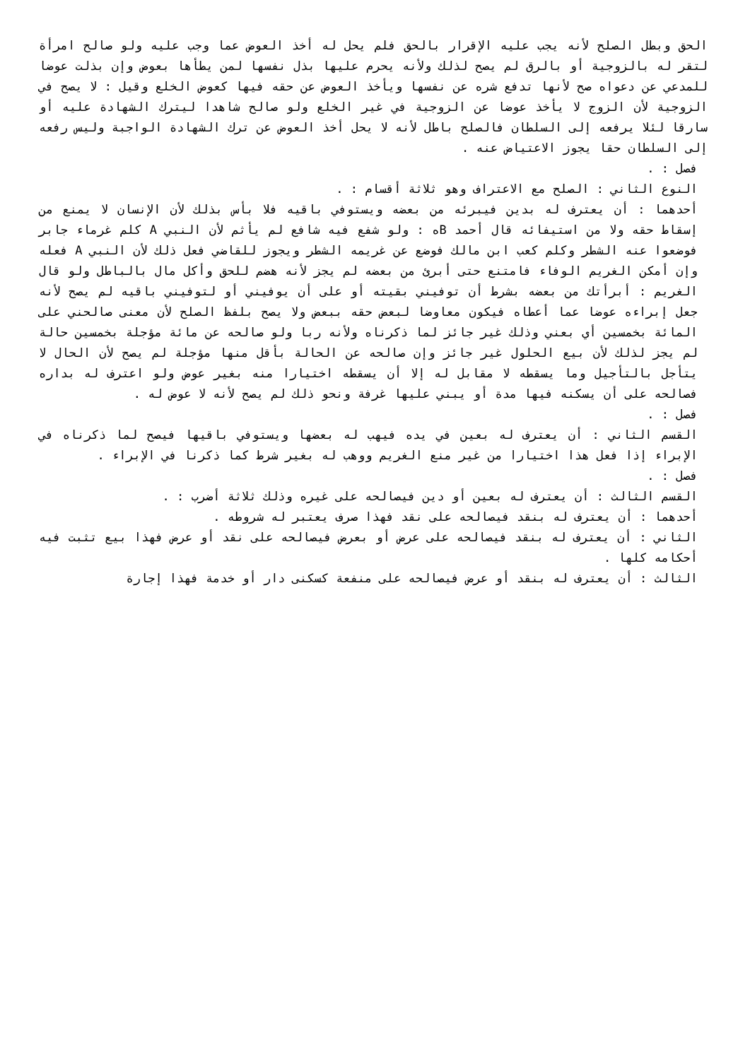الحق وبطل الصلح لأنه يجب عليه الإقرار بالحق فلم يحل له أخذ العوض عما وجب عليه ولو صالح امرأة لتقر له بالزوجية أو بالرق لم يصح لذلك ولأنه يحرم عليها بذل نفسها لمن يطأها بعوض وإن بذلت عوضا للمدعي عن دعواه صح لأنها تدفع شره عن نفسها ويأخذ العوض عن حقه فيها كعوض الخلع وقيل : لا يصح في الزوجية لأن الزوج لا يأخذ عوضا عن الزوجية في غير الخلع ولو صالح شاهدا ليترك الشهادة عليه أو سارقا لئلا يرفعه إلى السلطان فالصلح باطل لأنه لا يحل أخذ العوض عن ترك الشهادة الواجبة وليس رفعه إلى السلطان حقا يجوز الاعتياض عنه .
فصل : .
النوع الثاني : الصلح مع الاعتراف وهو ثلاثة أقسام : .
أحدهما : أن يعترف له بدين فيبرئه من بعضه ويستوفي باقيه فلا بأس بذلك لأن الإنسان لا يمنع من إسقاط حقه ولا من استيفائه قال أحمد Bه : ولو شفع فيه شافع لم يأثم لأن النبي A كلم غرماء جابر فوضعوا عنه الشطر وكلم كعب ابن مالك فوضع عن غريمه الشطر ويجوز للقاضي فعل ذلك لأن النبي A فعله وإن أمكن الغريم الوفاء فامتنع حتى أبرئ من بعضه لم يجز لأنه هضم للحق وأكل مال بالباطل ولو قال الغريم : أبرأتك من بعضه بشرط أن توفيني بقيته أو على أن يوفيني أو لتوفيني باقيه لم يصح لأنه جعل إبراءه عوضا عما أعطاه فيكون معاوضا لبعض حقه ببعض ولا يصح بلفظ الصلح لأن معنى صالحني على المائة بخمسين أي بعني وذلك غير جائز لما ذكرناه ولأنه ربا ولو صالحه عن مائة مؤجلة بخمسين حالة لم يجز لذلك لأن بيع الحلول غير جائز وإن صالحه عن الحالة بأقل منها مؤجلة لم يصح لأن الحال لا يتأجل بالتأجيل وما يسقطه لا مقابل له إلا أن يسقطه اختيارا منه بغير عوض ولو اعترف له بداره فصالحه على أن يسكنه فيها مدة أو يبني عليها غرفة ونحو ذلك لم يصح لأنه لا عوض له .
فصل : .
القسم الثاني : أن يعترف له بعين في يده فيهب له بعضها ويستوفي باقيها فيصح لما ذكرناه في الإبراء إذا فعل هذا اختيارا من غير منع الغريم ووهب له بغير شرط كما ذكرنا في الإبراء .
فصل : .
القسم الثالث : أن يعترف له بعين أو دين فيصالحه على غيره وذلك ثلاثة أضرب : .
أحدهما : أن يعترف له بنقد فيصالحه على نقد فهذا صرف يعتبر له شروطه .
الثاني : أن يعترف له بنقد فيصالحه على عرض أو بعرض فيصالحه على نقد أو عرض فهذا بيع تثبت فيه أحكامه كلها .
الثالث : أن يعترف له بنقد أو عرض فيصالحه على منفعة كسكنى دار أو خدمة فهذا إجارة